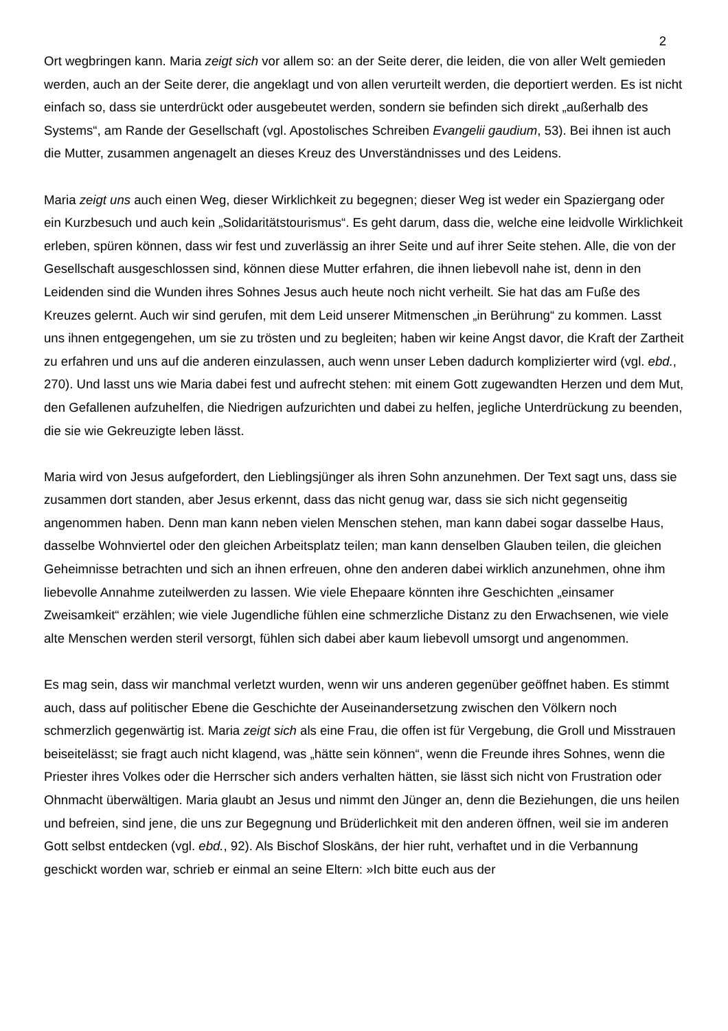2
Ort wegbringen kann. Maria zeigt sich vor allem so: an der Seite derer, die leiden, die von aller Welt gemieden werden, auch an der Seite derer, die angeklagt und von allen verurteilt werden, die deportiert werden. Es ist nicht einfach so, dass sie unterdrückt oder ausgebeutet werden, sondern sie befinden sich direkt „außerhalb des Systems“, am Rande der Gesellschaft (vgl. Apostolisches Schreiben Evangelii gaudium, 53). Bei ihnen ist auch die Mutter, zusammen angenagelt an dieses Kreuz des Unverständnisses und des Leidens.
Maria zeigt uns auch einen Weg, dieser Wirklichkeit zu begegnen; dieser Weg ist weder ein Spaziergang oder ein Kurzbesuch und auch kein „Solidaritätstourismus“. Es geht darum, dass die, welche eine leidvolle Wirklichkeit erleben, spüren können, dass wir fest und zuverlässig an ihrer Seite und auf ihrer Seite stehen. Alle, die von der Gesellschaft ausgeschlossen sind, können diese Mutter erfahren, die ihnen liebevoll nahe ist, denn in den Leidenden sind die Wunden ihres Sohnes Jesus auch heute noch nicht verheilt. Sie hat das am Fuße des Kreuzes gelernt. Auch wir sind gerufen, mit dem Leid unserer Mitmenschen „in Berührung“ zu kommen. Lasst uns ihnen entgegengehen, um sie zu trösten und zu begleiten; haben wir keine Angst davor, die Kraft der Zartheit zu erfahren und uns auf die anderen einzulassen, auch wenn unser Leben dadurch komplizierter wird (vgl. ebd., 270). Und lasst uns wie Maria dabei fest und aufrecht stehen: mit einem Gott zugewandten Herzen und dem Mut, den Gefallenen aufzuhelfen, die Niedrigen aufzurichten und dabei zu helfen, jegliche Unterdrückung zu beenden, die sie wie Gekreuzigte leben lässt.
Maria wird von Jesus aufgefordert, den Lieblingsjünger als ihren Sohn anzunehmen. Der Text sagt uns, dass sie zusammen dort standen, aber Jesus erkennt, dass das nicht genug war, dass sie sich nicht gegenseitig angenommen haben. Denn man kann neben vielen Menschen stehen, man kann dabei sogar dasselbe Haus, dasselbe Wohnviertel oder den gleichen Arbeitsplatz teilen; man kann denselben Glauben teilen, die gleichen Geheimnisse betrachten und sich an ihnen erfreuen, ohne den anderen dabei wirklich anzunehmen, ohne ihm liebevolle Annahme zuteilwerden zu lassen. Wie viele Ehepaare könnten ihre Geschichten „einsamer Zweisamkeit“ erzählen; wie viele Jugendliche fühlen eine schmerzliche Distanz zu den Erwachsenen, wie viele alte Menschen werden steril versorgt, fühlen sich dabei aber kaum liebevoll umsorgt und angenommen.
Es mag sein, dass wir manchmal verletzt wurden, wenn wir uns anderen gegenüber geöffnet haben. Es stimmt auch, dass auf politischer Ebene die Geschichte der Auseinandersetzung zwischen den Völkern noch schmerzlich gegenwärtig ist. Maria zeigt sich als eine Frau, die offen ist für Vergebung, die Groll und Misstrauen beiseitelässt; sie fragt auch nicht klagend, was „hätte sein können“, wenn die Freunde ihres Sohnes, wenn die Priester ihres Volkes oder die Herrscher sich anders verhalten hätten, sie lässt sich nicht von Frustration oder Ohnmacht überwältigen. Maria glaubt an Jesus und nimmt den Jünger an, denn die Beziehungen, die uns heilen und befreien, sind jene, die uns zur Begegnung und Brüderlichkeit mit den anderen öffnen, weil sie im anderen Gott selbst entdecken (vgl. ebd., 92). Als Bischof Sloskāns, der hier ruht, verhaftet und in die Verbannung geschickt worden war, schrieb er einmal an seine Eltern: »Ich bitte euch aus der